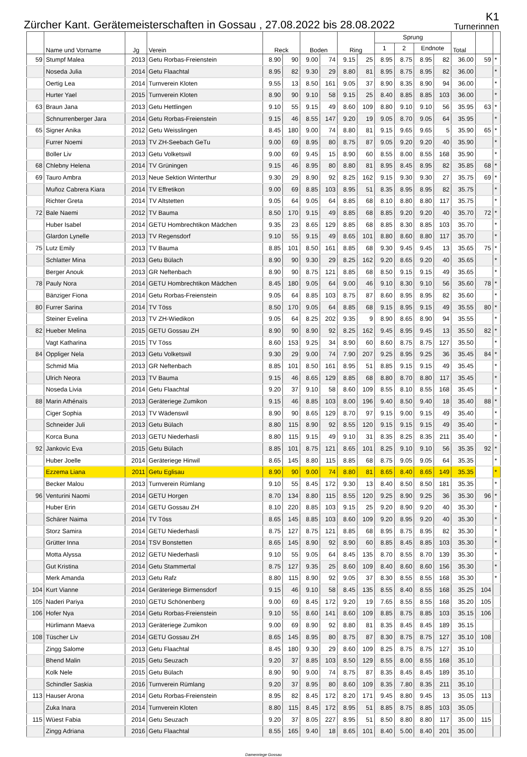Zürcher Kant. Gerätemeisterschaften in Gossau , 27.08.2022 bis 28.08.2022
K1
Turnerinnen
| | Name und Vorname | Jg | Verein | Reck | | Boden | | Ring | | Sprung | | | | Total | | |
| --- | --- | --- | --- | --- | --- | --- | --- | --- | --- | --- | --- | --- | --- | --- | --- | --- |
| | | | | | | | | | | 1 | 2 | Endnote | | | | |
| 59 | Stumpf Malea | 2013 | Getu Rorbas-Freienstein | 8.90 | 90 | 9.00 | 74 | 9.15 | 25 | 8.95 | 8.75 | 8.95 | 82 | 36.00 | 59 | * |
| | Noseda Julia | 2014 | Getu Flaachtal | 8.95 | 82 | 9.30 | 29 | 8.80 | 81 | 8.95 | 8.75 | 8.95 | 82 | 36.00 | | * |
| | Oertig Lea | 2014 | Turnverein Kloten | 9.55 | 13 | 8.50 | 161 | 9.05 | 37 | 8.90 | 8.35 | 8.90 | 94 | 36.00 | | * |
| | Hurter Yael | 2015 | Turnverein Kloten | 8.90 | 90 | 9.10 | 58 | 9.15 | 25 | 8.40 | 8.85 | 8.85 | 103 | 36.00 | | * |
| 63 | Braun Jana | 2013 | Getu Hettlingen | 9.10 | 55 | 9.15 | 49 | 8.60 | 109 | 8.80 | 9.10 | 9.10 | 56 | 35.95 | 63 | * |
| | Schnurrenberger Jara | 2014 | Getu Rorbas-Freienstein | 9.15 | 46 | 8.55 | 147 | 9.20 | 19 | 9.05 | 8.70 | 9.05 | 64 | 35.95 | | * |
| 65 | Signer Anika | 2012 | Getu Weisslingen | 8.45 | 180 | 9.00 | 74 | 8.80 | 81 | 9.15 | 9.65 | 9.65 | 5 | 35.90 | 65 | * |
| | Furrer Noemi | 2013 | TV ZH-Seebach GeTu | 9.00 | 69 | 8.95 | 80 | 8.75 | 87 | 9.05 | 9.20 | 9.20 | 40 | 35.90 | | * |
| | Boller Liv | 2013 | Getu Volketswil | 9.00 | 69 | 9.45 | 15 | 8.90 | 60 | 8.55 | 8.00 | 8.55 | 168 | 35.90 | | * |
| 68 | Chlebny Helena | 2014 | TV Grüningen | 9.15 | 46 | 8.95 | 80 | 8.80 | 81 | 8.95 | 8.45 | 8.95 | 82 | 35.85 | 68 | * |
| 69 | Tauro Ambra | 2013 | Neue Sektion Winterthur | 9.30 | 29 | 8.90 | 92 | 8.25 | 162 | 9.15 | 9.30 | 9.30 | 27 | 35.75 | 69 | * |
| | Muñoz Cabrera Kiara | 2014 | TV Effretikon | 9.00 | 69 | 8.85 | 103 | 8.95 | 51 | 8.35 | 8.95 | 8.95 | 82 | 35.75 | | * |
| | Richter Greta | 2014 | TV Altstetten | 9.05 | 64 | 9.05 | 64 | 8.85 | 68 | 8.10 | 8.80 | 8.80 | 117 | 35.75 | | * |
| 72 | Bale Naemi | 2012 | TV Bauma | 8.50 | 170 | 9.15 | 49 | 8.85 | 68 | 8.85 | 9.20 | 9.20 | 40 | 35.70 | 72 | * |
| | Huber Isabel | 2014 | GETU Hombrechtikon Mädchen | 9.35 | 23 | 8.65 | 129 | 8.85 | 68 | 8.85 | 8.30 | 8.85 | 103 | 35.70 | | * |
| | Glardon Lynelle | 2013 | TV Regensdorf | 9.10 | 55 | 9.15 | 49 | 8.65 | 101 | 8.80 | 8.60 | 8.80 | 117 | 35.70 | | * |
| 75 | Lutz Emily | 2013 | TV Bauma | 8.85 | 101 | 8.50 | 161 | 8.85 | 68 | 9.30 | 9.45 | 9.45 | 13 | 35.65 | 75 | * |
| | Schlatter Mina | 2013 | Getu Bülach | 8.90 | 90 | 9.30 | 29 | 8.25 | 162 | 9.20 | 8.65 | 9.20 | 40 | 35.65 | | * |
| | Berger Anouk | 2013 | GR Neftenbach | 8.90 | 90 | 8.75 | 121 | 8.85 | 68 | 8.50 | 9.15 | 9.15 | 49 | 35.65 | | * |
| 78 | Pauly Nora | 2014 | GETU Hombrechtikon Mädchen | 8.45 | 180 | 9.05 | 64 | 9.00 | 46 | 9.10 | 8.30 | 9.10 | 56 | 35.60 | 78 | * |
| | Bänziger Fiona | 2014 | Getu Rorbas-Freienstein | 9.05 | 64 | 8.85 | 103 | 8.75 | 87 | 8.60 | 8.95 | 8.95 | 82 | 35.60 | | * |
| 80 | Furrer Sarina | 2014 | TV Töss | 8.50 | 170 | 9.05 | 64 | 8.85 | 68 | 9.15 | 8.95 | 9.15 | 49 | 35.55 | 80 | * |
| | Steiner Evelina | 2013 | TV ZH-Wiedikon | 9.05 | 64 | 8.25 | 202 | 9.35 | 9 | 8.90 | 8.65 | 8.90 | 94 | 35.55 | | * |
| 82 | Hueber Melina | 2015 | GETU Gossau ZH | 8.90 | 90 | 8.90 | 92 | 8.25 | 162 | 9.45 | 8.95 | 9.45 | 13 | 35.50 | 82 | * |
| | Vagt Katharina | 2015 | TV Töss | 8.60 | 153 | 9.25 | 34 | 8.90 | 60 | 8.60 | 8.75 | 8.75 | 127 | 35.50 | | * |
| 84 | Oppliger Nela | 2013 | Getu Volketswil | 9.30 | 29 | 9.00 | 74 | 7.90 | 207 | 9.25 | 8.95 | 9.25 | 36 | 35.45 | 84 | * |
| | Schmid Mia | 2013 | GR Neftenbach | 8.85 | 101 | 8.50 | 161 | 8.95 | 51 | 8.85 | 9.15 | 9.15 | 49 | 35.45 | | * |
| | Ulrich Neora | 2013 | TV Bauma | 9.15 | 46 | 8.65 | 129 | 8.85 | 68 | 8.80 | 8.70 | 8.80 | 117 | 35.45 | | * |
| | Noseda Livia | 2014 | Getu Flaachtal | 9.20 | 37 | 9.10 | 58 | 8.60 | 109 | 8.55 | 8.10 | 8.55 | 168 | 35.45 | | * |
| 88 | Marin Athénaïs | 2013 | Geräteriege Zumikon | 9.15 | 46 | 8.85 | 103 | 8.00 | 196 | 9.40 | 8.50 | 9.40 | 18 | 35.40 | 88 | * |
| | Ciger Sophia | 2013 | TV Wädenswil | 8.90 | 90 | 8.65 | 129 | 8.70 | 97 | 9.15 | 9.00 | 9.15 | 49 | 35.40 | | * |
| | Schneider Juli | 2013 | Getu Bülach | 8.80 | 115 | 8.90 | 92 | 8.55 | 120 | 9.15 | 9.15 | 9.15 | 49 | 35.40 | | * |
| | Korca Buna | 2013 | GETU Niederhasli | 8.80 | 115 | 9.15 | 49 | 9.10 | 31 | 8.35 | 8.25 | 8.35 | 211 | 35.40 | | * |
| 92 | Jankovic Eva | 2015 | Getu Bülach | 8.85 | 101 | 8.75 | 121 | 8.65 | 101 | 8.25 | 9.10 | 9.10 | 56 | 35.35 | 92 | * |
| | Huber Joelle | 2014 | Geräteriege Hinwil | 8.65 | 145 | 8.80 | 115 | 8.85 | 68 | 8.75 | 9.05 | 9.05 | 64 | 35.35 | | * |
| | Ezzema Liana | 2011 | Getu Eglisau | 8.90 | 90 | 9.00 | 74 | 8.80 | 81 | 8.65 | 8.40 | 8.65 | 149 | 35.35 | | * |
| | Becker Malou | 2013 | Turnverein Rümlang | 9.10 | 55 | 8.45 | 172 | 9.30 | 13 | 8.40 | 8.50 | 8.50 | 181 | 35.35 | | * |
| 96 | Venturini Naomi | 2014 | GETU Horgen | 8.70 | 134 | 8.80 | 115 | 8.55 | 120 | 9.25 | 8.90 | 9.25 | 36 | 35.30 | 96 | * |
| | Huber Erin | 2014 | GETU Gossau ZH | 8.10 | 220 | 8.85 | 103 | 9.15 | 25 | 9.20 | 8.90 | 9.20 | 40 | 35.30 | | * |
| | Schärer Naima | 2014 | TV Töss | 8.65 | 145 | 8.85 | 103 | 8.60 | 109 | 9.20 | 8.95 | 9.20 | 40 | 35.30 | | * |
| | Storz Samira | 2014 | GETU Niederhasli | 8.75 | 127 | 8.75 | 121 | 8.85 | 68 | 8.95 | 8.75 | 8.95 | 82 | 35.30 | | * |
| | Grütter Inna | 2014 | TSV Bonstetten | 8.65 | 145 | 8.90 | 92 | 8.90 | 60 | 8.85 | 8.45 | 8.85 | 103 | 35.30 | | * |
| | Motta Alyssa | 2012 | GETU Niederhasli | 9.10 | 55 | 9.05 | 64 | 8.45 | 135 | 8.70 | 8.55 | 8.70 | 139 | 35.30 | | * |
| | Gut Kristina | 2014 | Getu Stammertal | 8.75 | 127 | 9.35 | 25 | 8.60 | 109 | 8.40 | 8.60 | 8.60 | 156 | 35.30 | | * |
| | Merk Amanda | 2013 | Getu Rafz | 8.80 | 115 | 8.90 | 92 | 9.05 | 37 | 8.30 | 8.55 | 8.55 | 168 | 35.30 | | * |
| 104 | Kurt Vianne | 2014 | Geräteriege Birmensdorf | 9.15 | 46 | 9.10 | 58 | 8.45 | 135 | 8.55 | 8.40 | 8.55 | 168 | 35.25 | 104 | |
| 105 | Naderi Pariya | 2010 | GETU Schönenberg | 9.00 | 69 | 8.45 | 172 | 9.20 | 19 | 7.65 | 8.55 | 8.55 | 168 | 35.20 | 105 | |
| 106 | Hofer Nya | 2014 | Getu Rorbas-Freienstein | 9.10 | 55 | 8.60 | 141 | 8.60 | 109 | 8.85 | 8.75 | 8.85 | 103 | 35.15 | 106 | |
| | Hürlimann Maeva | 2013 | Geräteriege Zumikon | 9.00 | 69 | 8.90 | 92 | 8.80 | 81 | 8.35 | 8.45 | 8.45 | 189 | 35.15 | | |
| 108 | Tüscher Liv | 2014 | GETU Gossau ZH | 8.65 | 145 | 8.95 | 80 | 8.75 | 87 | 8.30 | 8.75 | 8.75 | 127 | 35.10 | 108 | |
| | Zingg Salome | 2013 | Getu Flaachtal | 8.45 | 180 | 9.30 | 29 | 8.60 | 109 | 8.25 | 8.75 | 8.75 | 127 | 35.10 | | |
| | Bhend Malin | 2015 | Getu Seuzach | 9.20 | 37 | 8.85 | 103 | 8.50 | 129 | 8.55 | 8.00 | 8.55 | 168 | 35.10 | | |
| | Kolk Nele | 2015 | Getu Bülach | 8.90 | 90 | 9.00 | 74 | 8.75 | 87 | 8.35 | 8.45 | 8.45 | 189 | 35.10 | | |
| | Schindler Saskia | 2016 | Turnverein Rümlang | 9.20 | 37 | 8.95 | 80 | 8.60 | 109 | 8.35 | 7.80 | 8.35 | 211 | 35.10 | | |
| 113 | Hauser Arona | 2014 | Getu Rorbas-Freienstein | 8.95 | 82 | 8.45 | 172 | 8.20 | 171 | 9.45 | 8.80 | 9.45 | 13 | 35.05 | 113 | |
| | Zuka Inara | 2014 | Turnverein Kloten | 8.80 | 115 | 8.45 | 172 | 8.95 | 51 | 8.85 | 8.75 | 8.85 | 103 | 35.05 | | |
| 115 | Wüest Fabia | 2014 | Getu Seuzach | 9.20 | 37 | 8.05 | 227 | 8.95 | 51 | 8.50 | 8.80 | 8.80 | 117 | 35.00 | 115 | |
| | Zingg Adriana | 2016 | Getu Flaachtal | 8.55 | 165 | 9.40 | 18 | 8.65 | 101 | 8.40 | 5.00 | 8.40 | 201 | 35.00 | | |
Damenriege Gossau